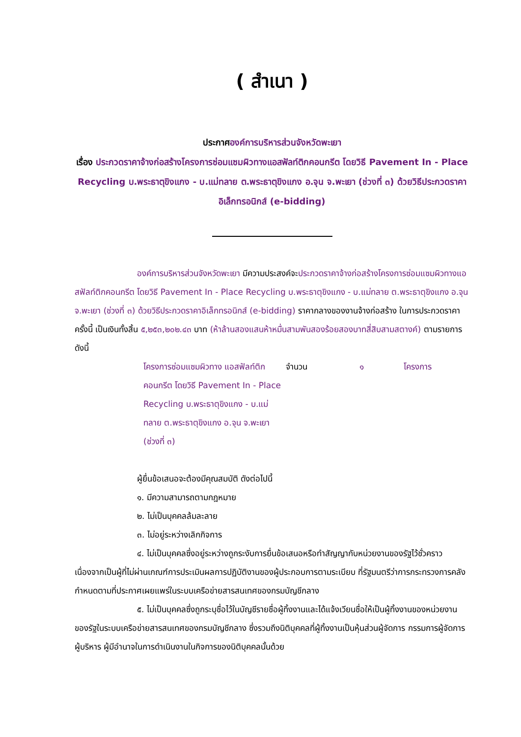( สำเนา )
ประกาศองค์การบริหารส่วนจังหวัดพะเยา
เรื่อง ประกวดราคาจ้างก่อสร้างโครงการซ่อมแซมผิวทางแอสฟัลท์ติกคอนกรีต โดยวิธี Pavement In - Place Recycling บ.พระธาตุขิงแกง - บ.แม่ทลาย ต.พระธาตุขิงแกง อ.จุน จ.พะเยา (ช่วงที่ ๓) ด้วยวิธีประกวดราคาอิเล็กทรอนิกส์ (e-bidding)
องค์การบริหารส่วนจังหวัดพะเยา มีความประสงค์จะประกวดราคาจ้างก่อสร้างโครงการซ่อมแซมผิวทางแอสฟัลท์ติกคอนกรีต โดยวิธี Pavement In - Place Recycling บ.พระธาตุขิงแกง - บ.แม่ทลาย ต.พระธาตุขิงแกง อ.จุน จ.พะเยา (ช่วงที่ ๓) ด้วยวิธีประกวดราคาอิเล็กทรอนิกส์ (e-bidding) ราคากลางของงานจ้างก่อสร้าง ในการประกวดราคาครั้งนี้ เป็นเงินทั้งสิ้น ๕,๒๕๓,๒๐๒.๔๓ บาท (ห้าล้านสองแสนห้าหมื่นสามพันสองร้อยสองบาทสี่สิบสามสตางค์) ตามรายการ ดังนี้
| โครงการซ่อมแซมผิวทาง แอสฟัลท์ติกคอนกรีต โดยวิธี Pavement In - Place Recycling บ.พระธาตุขิงแกง - บ.แม่ทลาย ต.พระธาตุขิงแกง อ.จุน จ.พะเยา (ช่วงที่ ๓) | จำนวน | ๑ | โครงการ |
ผู้ยื่นข้อเสนอจะต้องมีคุณสมบัติ ดังต่อไปนี้
๑. มีความสามารถตามกฎหมาย
๒. ไม่เป็นบุคคลล้มละลาย
๓. ไม่อยู่ระหว่างเลิกกิจการ
๔. ไม่เป็นบุคคลซึ่งอยู่ระหว่างถูกระงับการยื่นข้อเสนอหรือทำสัญญากับหน่วยงานของรัฐไว้ชั่วคราว เนื่องจากเป็นผู้ที่ไม่ผ่านเกณฑ์การประเมินผลการปฏิบัติงานของผู้ประกอบการตามระเบียบ ที่รัฐมนตรีว่าการกระทรวงการคลังกำหนดตามที่ประกาศเผยแพร่ในระบบเครือข่ายสารสนเทศของกรมบัญชีกลาง
๕. ไม่เป็นบุคคลซึ่งถูกระบุชื่อไว้ในบัญชีรายชื่อผู้ทิ้งงานและได้แจ้งเวียนชื่อให้เป็นผู้ทิ้งงานของหน่วยงานของรัฐในระบบเครือข่ายสารสนเทศของกรมบัญชีกลาง ซึ่งรวมถึงนิติบุคคลที่ผู้ทิ้งงานเป็นหุ้นส่วนผู้จัดการ กรรมการผู้จัดการ ผู้บริหาร ผู้มีอำนาจในการดำเนินงานในกิจการของนิติบุคคลนั้นด้วย